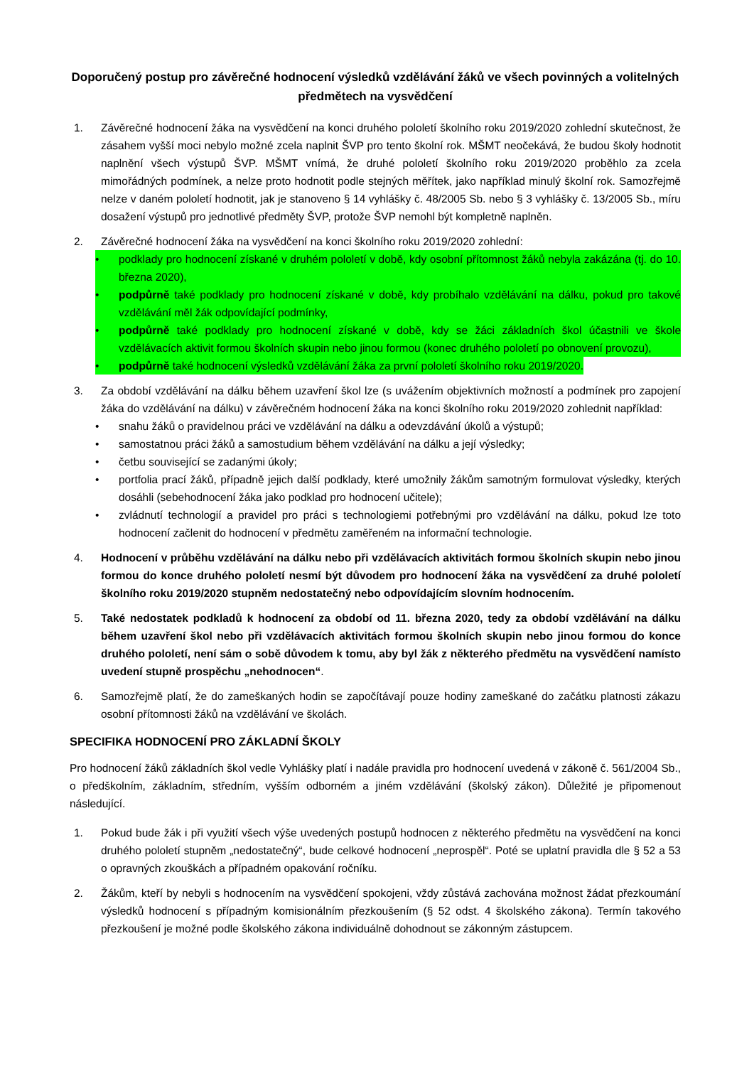Doporučený postup pro závěrečné hodnocení výsledků vzdělávání žáků ve všech povinných a volitelných předmětech na vysvědčení
1. Závěrečné hodnocení žáka na vysvědčení na konci druhého pololetí školního roku 2019/2020 zohlední skutečnost, že zásahem vyšší moci nebylo možné zcela naplnit ŠVP pro tento školní rok. MŠMT neočekává, že budou školy hodnotit naplnění všech výstupů ŠVP. MŠMT vnímá, že druhé pololetí školního roku 2019/2020 proběhlo za zcela mimořádných podmínek, a nelze proto hodnotit podle stejných měřítek, jako například minulý školní rok. Samozřejmě nelze v daném pololetí hodnotit, jak je stanoveno § 14 vyhlášky č. 48/2005 Sb. nebo § 3 vyhlášky č. 13/2005 Sb., míru dosažení výstupů pro jednotlivé předměty ŠVP, protože ŠVP nemohl být kompletně naplněn.
2. Závěrečné hodnocení žáka na vysvědčení na konci školního roku 2019/2020 zohlední:
• podklady pro hodnocení získané v druhém pololetí v době, kdy osobní přítomnost žáků nebyla zakázána (tj. do 10. března 2020),
• podpůrně také podklady pro hodnocení získané v době, kdy probíhalo vzdělávání na dálku, pokud pro takové vzdělávání měl žák odpovídající podmínky,
• podpůrně také podklady pro hodnocení získané v době, kdy se žáci základních škol účastnili ve škole vzdělávacích aktivit formou školních skupin nebo jinou formou (konec druhého pololetí po obnovení provozu),
• podpůrně také hodnocení výsledků vzdělávání žáka za první pololetí školního roku 2019/2020.
3. Za období vzdělávání na dálku během uzavření škol lze (s uvážením objektivních možností a podmínek pro zapojení žáka do vzdělávání na dálku) v závěrečném hodnocení žáka na konci školního roku 2019/2020 zohlednit například:
• snahu žáků o pravidelnou práci ve vzdělávání na dálku a odevzdávání úkolů a výstupů;
• samostatnou práci žáků a samostudium během vzdělávání na dálku a její výsledky;
• četbu související se zadanými úkoly;
• portfolia prací žáků, případně jejich další podklady, které umožnily žákům samotným formulovat výsledky, kterých dosáhli (sebehodnocení žáka jako podklad pro hodnocení učitele);
• zvládnutí technologií a pravidel pro práci s technologiemi potřebnými pro vzdělávání na dálku, pokud lze toto hodnocení začlenit do hodnocení v předmětu zaměřeném na informační technologie.
4. Hodnocení v průběhu vzdělávání na dálku nebo při vzdělávacích aktivitách formou školních skupin nebo jinou formou do konce druhého pololetí nesmí být důvodem pro hodnocení žáka na vysvědčení za druhé pololetí školního roku 2019/2020 stupněm nedostatečný nebo odpovídajícím slovním hodnocením.
5. Také nedostatek podkladů k hodnocení za období od 11. března 2020, tedy za období vzdělávání na dálku během uzavření škol nebo při vzdělávacích aktivitách formou školních skupin nebo jinou formou do konce druhého pololetí, není sám o sobě důvodem k tomu, aby byl žák z některého předmětu na vysvědčení namísto uvedení stupně prospěchu „nehodnocen“.
6. Samozřejmě platí, že do zameškaných hodin se započítávají pouze hodiny zameškané do začátku platnosti zákazu osobní přítomnosti žáků na vzdělávání ve školách.
SPECIFIKA HODNOCENÍ PRO ZÁKLADNÍ ŠKOLY
Pro hodnocení žáků základních škol vedle Vyhlášky platí i nadále pravidla pro hodnocení uvedená v zákoně č. 561/2004 Sb., o předškolním, základním, středním, vyšším odborném a jiném vzdělávání (školský zákon). Důležité je připomenout následující.
1. Pokud bude žák i při využití všech výše uvedených postupů hodnocen z některého předmětu na vysvědčení na konci druhého pololetí stupněm „nedostatečný“, bude celkové hodnocení „neprospěl“. Poté se uplatní pravidla dle § 52 a 53 o opravných zkouškách a případném opakování ročníku.
2. Žákům, kteří by nebyli s hodnocením na vysvědčení spokojeni, vždy zůstává zachována možnost žádat přezkoumání výsledků hodnocení s případným komisionálním přezkoušením (§ 52 odst. 4 školského zákona). Termín takového přezkoušení je možné podle školského zákona individuálně dohodnout se zákonným zástupcem.